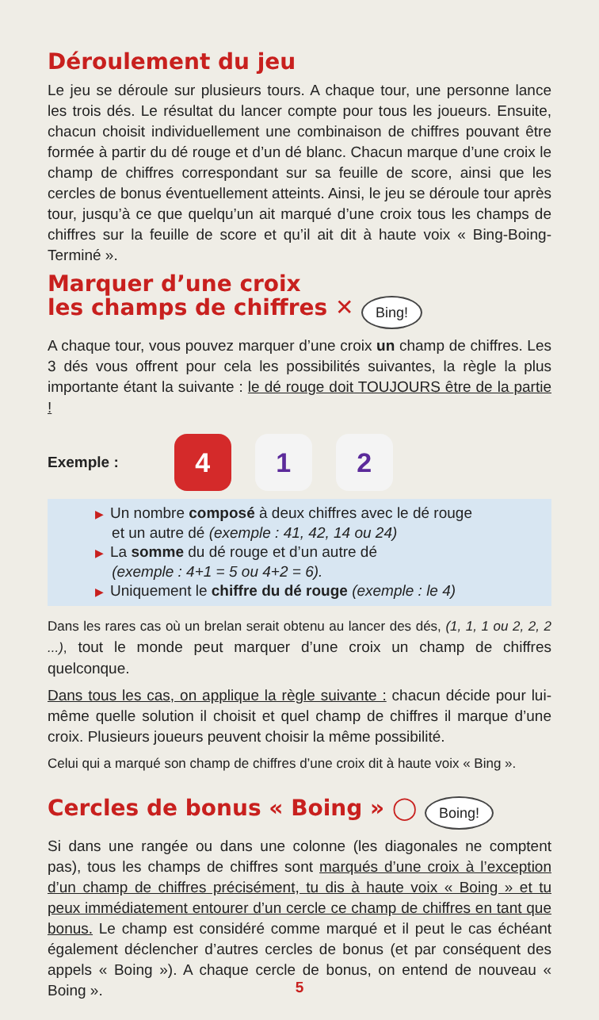Déroulement du jeu
Le jeu se déroule sur plusieurs tours. A chaque tour, une personne lance les trois dés. Le résultat du lancer compte pour tous les joueurs. Ensuite, chacun choisit individuellement une combinaison de chiffres pouvant être formée à partir du dé rouge et d’un dé blanc. Chacun marque d’une croix le champ de chiffres correspondant sur sa feuille de score, ainsi que les cercles de bonus éventuellement atteints. Ainsi, le jeu se déroule tour après tour, jusqu’à ce que quelqu’un ait marqué d’une croix tous les champs de chiffres sur la feuille de score et qu’il ait dit à haute voix « Bing-Boing-Terminé ».
Marquer d’une croix
les champs de chiffres ✕ Bing!
A chaque tour, vous pouvez marquer d’une croix un champ de chiffres. Les 3 dés vous offrent pour cela les possibilités suivantes, la règle la plus importante étant la suivante : le dé rouge doit TOUJOURS être de la partie !
Exemple :
4 1 2
▶ Un nombre composé à deux chiffres avec le dé rouge
et un autre dé (exemple : 41, 42, 14 ou 24)
▶ La somme du dé rouge et d’un autre dé
(exemple : 4+1 = 5 ou 4+2 = 6).
▶ Uniquement le chiffre du dé rouge (exemple : le 4)
Dans les rares cas où un brelan serait obtenu au lancer des dés, (1, 1, 1 ou 2, 2, 2 ...), tout le monde peut marquer d’une croix un champ de chiffres quelconque.
Dans tous les cas, on applique la règle suivante : chacun décide pour lui-même quelle solution il choisit et quel champ de chiffres il marque d’une croix. Plusieurs joueurs peuvent choisir la même possibilité.
Celui qui a marqué son champ de chiffres d’une croix dit à haute voix « Bing ».
Cercles de bonus « Boing » ◯ Boing!
Si dans une rangée ou dans une colonne (les diagonales ne comptent pas), tous les champs de chiffres sont marqués d’une croix à l’exception d’un champ de chiffres précisément, tu dis à haute voix « Boing » et tu peux immédiatement entourer d’un cercle ce champ de chiffres en tant que bonus. Le champ est considéré comme marqué et il peut le cas échéant également déclencher d’autres cercles de bonus (et par conséquent des appels « Boing »). A chaque cercle de bonus, on entend de nouveau « Boing ».
5